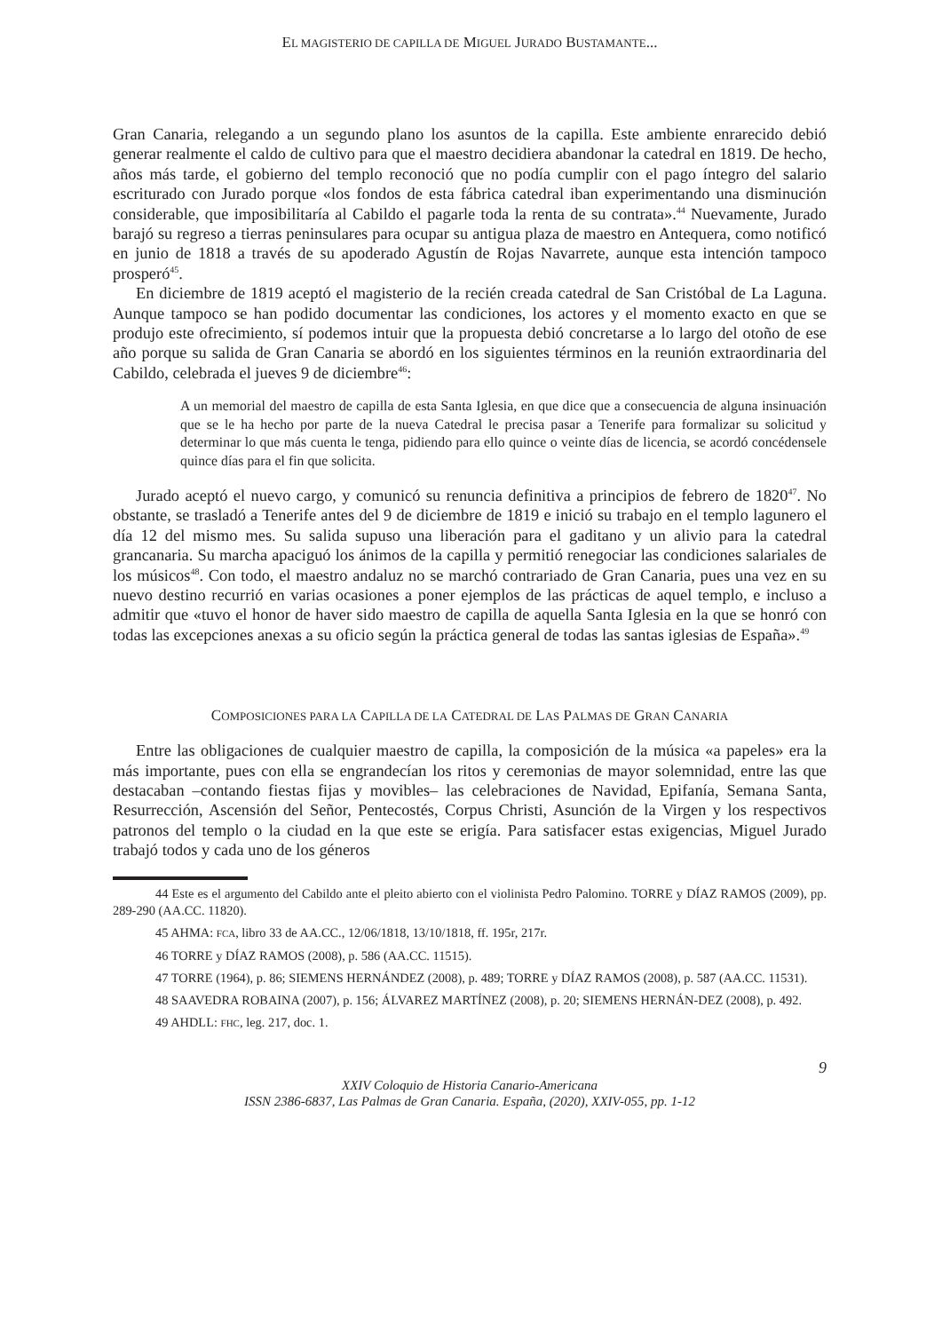EL MAGISTERIO DE CAPILLA DE MIGUEL JURADO BUSTAMANTE...
Gran Canaria, relegando a un segundo plano los asuntos de la capilla. Este ambiente enrarecido debió generar realmente el caldo de cultivo para que el maestro decidiera abandonar la catedral en 1819. De hecho, años más tarde, el gobierno del templo reconoció que no podía cumplir con el pago íntegro del salario escriturado con Jurado porque «los fondos de esta fábrica catedral iban experimentando una disminución considerable, que imposibilitaría al Cabildo el pagarle toda la renta de su contrata».<sup>44</sup> Nuevamente, Jurado barajó su regreso a tierras peninsulares para ocupar su antigua plaza de maestro en Antequera, como notificó en junio de 1818 a través de su apoderado Agustín de Rojas Navarrete, aunque esta intención tampoco prosperó<sup>45</sup>.
En diciembre de 1819 aceptó el magisterio de la recién creada catedral de San Cristóbal de La Laguna. Aunque tampoco se han podido documentar las condiciones, los actores y el momento exacto en que se produjo este ofrecimiento, sí podemos intuir que la propuesta debió concretarse a lo largo del otoño de ese año porque su salida de Gran Canaria se abordó en los siguientes términos en la reunión extraordinaria del Cabildo, celebrada el jueves 9 de diciembre<sup>46</sup>:
A un memorial del maestro de capilla de esta Santa Iglesia, en que dice que a consecuencia de alguna insinuación que se le ha hecho por parte de la nueva Catedral le precisa pasar a Tenerife para formalizar su solicitud y determinar lo que más cuenta le tenga, pidiendo para ello quince o veinte días de licencia, se acordó concédensele quince días para el fin que solicita.
Jurado aceptó el nuevo cargo, y comunicó su renuncia definitiva a principios de febrero de 1820<sup>47</sup>. No obstante, se trasladó a Tenerife antes del 9 de diciembre de 1819 e inició su trabajo en el templo lagunero el día 12 del mismo mes. Su salida supuso una liberación para el gaditano y un alivio para la catedral grancanaria. Su marcha apaciguó los ánimos de la capilla y permitió renegociar las condiciones salariales de los músicos<sup>48</sup>. Con todo, el maestro andaluz no se marchó contrariado de Gran Canaria, pues una vez en su nuevo destino recurrió en varias ocasiones a poner ejemplos de las prácticas de aquel templo, e incluso a admitir que «tuvo el honor de haver sido maestro de capilla de aquella Santa Iglesia en la que se honró con todas las excepciones anexas a su oficio según la práctica general de todas las santas iglesias de España».<sup>49</sup>
COMPOSICIONES PARA LA CAPILLA DE LA CATEDRAL DE LAS PALMAS DE GRAN CANARIA
Entre las obligaciones de cualquier maestro de capilla, la composición de la música «a papeles» era la más importante, pues con ella se engrandecían los ritos y ceremonias de mayor solemnidad, entre las que destacaban –contando fiestas fijas y movibles– las celebraciones de Navidad, Epifanía, Semana Santa, Resurrección, Ascensión del Señor, Pentecostés, Corpus Christi, Asunción de la Virgen y los respectivos patronos del templo o la ciudad en la que este se erigía. Para satisfacer estas exigencias, Miguel Jurado trabajó todos y cada uno de los géneros
44 Este es el argumento del Cabildo ante el pleito abierto con el violinista Pedro Palomino. TORRE y DÍAZ RAMOS (2009), pp. 289-290 (AA.CC. 11820).
45 AHMA: FCA, libro 33 de AA.CC., 12/06/1818, 13/10/1818, ff. 195r, 217r.
46 TORRE y DÍAZ RAMOS (2008), p. 586 (AA.CC. 11515).
47 TORRE (1964), p. 86; SIEMENS HERNÁNDEZ (2008), p. 489; TORRE y DÍAZ RAMOS (2008), p. 587 (AA.CC. 11531).
48 SAAVEDRA ROBAINA (2007), p. 156; ÁLVAREZ MARTÍNEZ (2008), p. 20; SIEMENS HERNÁN-DEZ (2008), p. 492.
49 AHDLL: FHC, leg. 217, doc. 1.
9
XXIV Coloquio de Historia Canario-Americana
ISSN 2386-6837, Las Palmas de Gran Canaria. España, (2020), XXIV-055, pp. 1-12